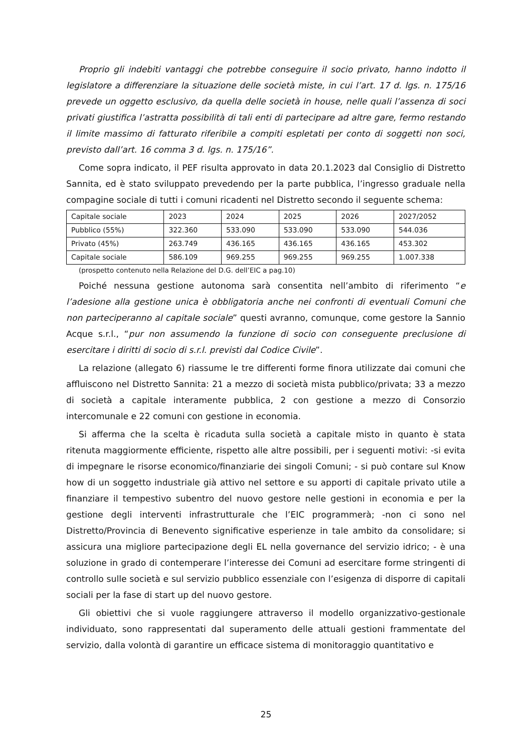Proprio gli indebiti vantaggi che potrebbe conseguire il socio privato, hanno indotto il legislatore a differenziare la situazione delle società miste, in cui l’art. 17 d. lgs. n. 175/16 prevede un oggetto esclusivo, da quella delle società in house, nelle quali l’assenza di soci privati giustifica l’astratta possibilità di tali enti di partecipare ad altre gare, fermo restando il limite massimo di fatturato riferibile a compiti espletati per conto di soggetti non soci, previsto dall’art. 16 comma 3 d. lgs. n. 175/16”.
Come sopra indicato, il PEF risulta approvato in data 20.1.2023 dal Consiglio di Distretto Sannita, ed è stato sviluppato prevedendo per la parte pubblica, l’ingresso graduale nella compagine sociale di tutti i comuni ricadenti nel Distretto secondo il seguente schema:
| Capitale sociale | 2023 | 2024 | 2025 | 2026 | 2027/2052 |
| Pubblico (55%) | 322.360 | 533.090 | 533.090 | 533.090 | 544.036 |
| Privato (45%) | 263.749 | 436.165 | 436.165 | 436.165 | 453.302 |
| Capitale sociale | 586.109 | 969.255 | 969.255 | 969.255 | 1.007.338 |
(prospetto contenuto nella Relazione del D.G. dell’EIC a pag.10)
Poiché nessuna gestione autonoma sarà consentita nell’ambito di riferimento “e l’adesione alla gestione unica è obbligatoria anche nei confronti di eventuali Comuni che non parteciperanno al capitale sociale” questi avranno, comunque, come gestore la Sannio Acque s.r.l., “pur non assumendo la funzione di socio con conseguente preclusione di esercitare i diritti di socio di s.r.l. previsti dal Codice Civile”.
La relazione (allegato 6) riassume le tre differenti forme finora utilizzate dai comuni che affluiscono nel Distretto Sannita: 21 a mezzo di società mista pubblico/privata; 33 a mezzo di società a capitale interamente pubblica, 2 con gestione a mezzo di Consorzio intercomunale e 22 comuni con gestione in economia.
Si afferma che la scelta è ricaduta sulla società a capitale misto in quanto è stata ritenuta maggiormente efficiente, rispetto alle altre possibili, per i seguenti motivi: -si evita di impegnare le risorse economico/finanziarie dei singoli Comuni; - si può contare sul Know how di un soggetto industriale già attivo nel settore e su apporti di capitale privato utile a finanziare il tempestivo subentro del nuovo gestore nelle gestioni in economia e per la gestione degli interventi infrastrutturale che l’EIC programmerà; -non ci sono nel Distretto/Provincia di Benevento significative esperienze in tale ambito da consolidare; si assicura una migliore partecipazione degli EL nella governance del servizio idrico; - è una soluzione in grado di contemperare l’interesse dei Comuni ad esercitare forme stringenti di controllo sulle società e sul servizio pubblico essenziale con l’esigenza di disporre di capitali sociali per la fase di start up del nuovo gestore.
Gli obiettivi che si vuole raggiungere attraverso il modello organizzativo-gestionale individuato, sono rappresentati dal superamento delle attuali gestioni frammentate del servizio, dalla volontà di garantire un efficace sistema di monitoraggio quantitativo e
25